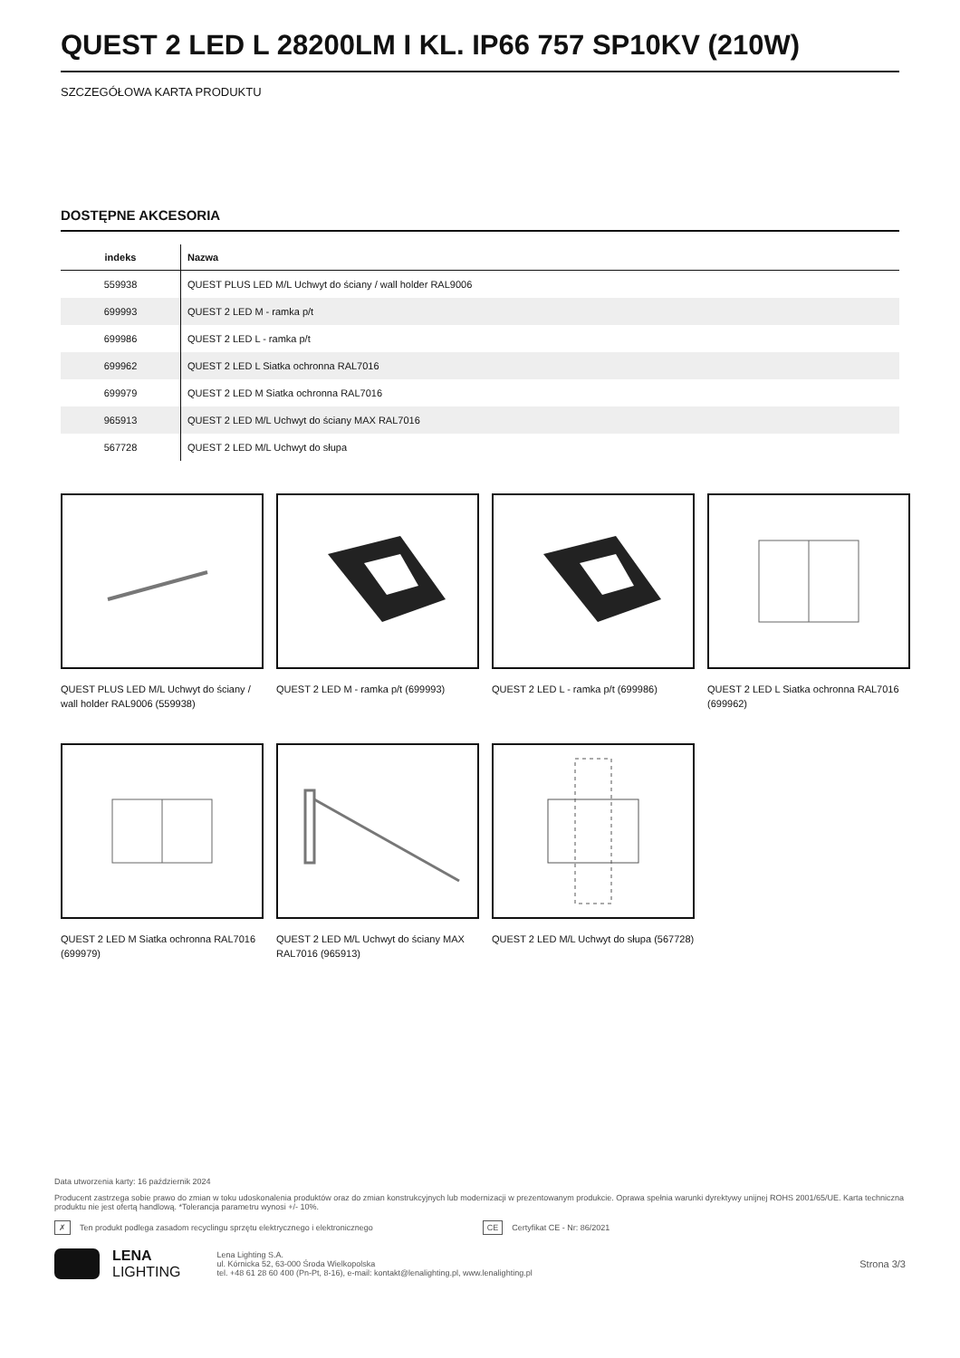QUEST 2 LED L 28200LM I KL. IP66 757 SP10KV (210W)
SZCZEGÓŁOWA KARTA PRODUKTU
DOSTĘPNE AKCESORIA
| indeks | Nazwa |
| --- | --- |
| 559938 | QUEST PLUS LED M/L Uchwyt do ściany / wall holder RAL9006 |
| 699993 | QUEST 2 LED M - ramka p/t |
| 699986 | QUEST 2 LED L - ramka p/t |
| 699962 | QUEST 2 LED L Siatka ochronna RAL7016 |
| 699979 | QUEST 2 LED M Siatka ochronna RAL7016 |
| 965913 | QUEST 2 LED M/L Uchwyt do ściany MAX RAL7016 |
| 567728 | QUEST 2 LED M/L Uchwyt do słupa |
QUEST PLUS LED M/L Uchwyt do ściany / wall holder RAL9006 (559938)
QUEST 2 LED M - ramka p/t (699993)
QUEST 2 LED L - ramka p/t (699986)
QUEST 2 LED L Siatka ochronna RAL7016 (699962)
QUEST 2 LED M Siatka ochronna RAL7016 (699979)
QUEST 2 LED M/L Uchwyt do ściany MAX RAL7016 (965913)
QUEST 2 LED M/L Uchwyt do słupa (567728)
Data utworzenia karty: 16 październik 2024
Producent zastrzega sobie prawo do zmian w toku udoskonalenia produktów oraz do zmian konstrukcyjnych lub modernizacji w prezentowanym produkcie. Oprawa spełnia warunki dyrektywy unijnej ROHS 2001/65/UE. Karta techniczna produktu nie jest ofertą handlową. *Tolerancja parametru wynosi +/- 10%.
✗ Ten produkt podlega zasadom recyclingu sprzętu elektrycznego i elektronicznego CE Certyfikat CE - Nr: 86/2021
LENA
LIGHTING
Lena Lighting S.A.
ul. Kórnicka 52, 63-000 Środa Wielkopolska
tel. +48 61 28 60 400 (Pn-Pt, 8-16), e-mail: kontakt@lenalighting.pl, www.lenalighting.pl
Strona 3/3